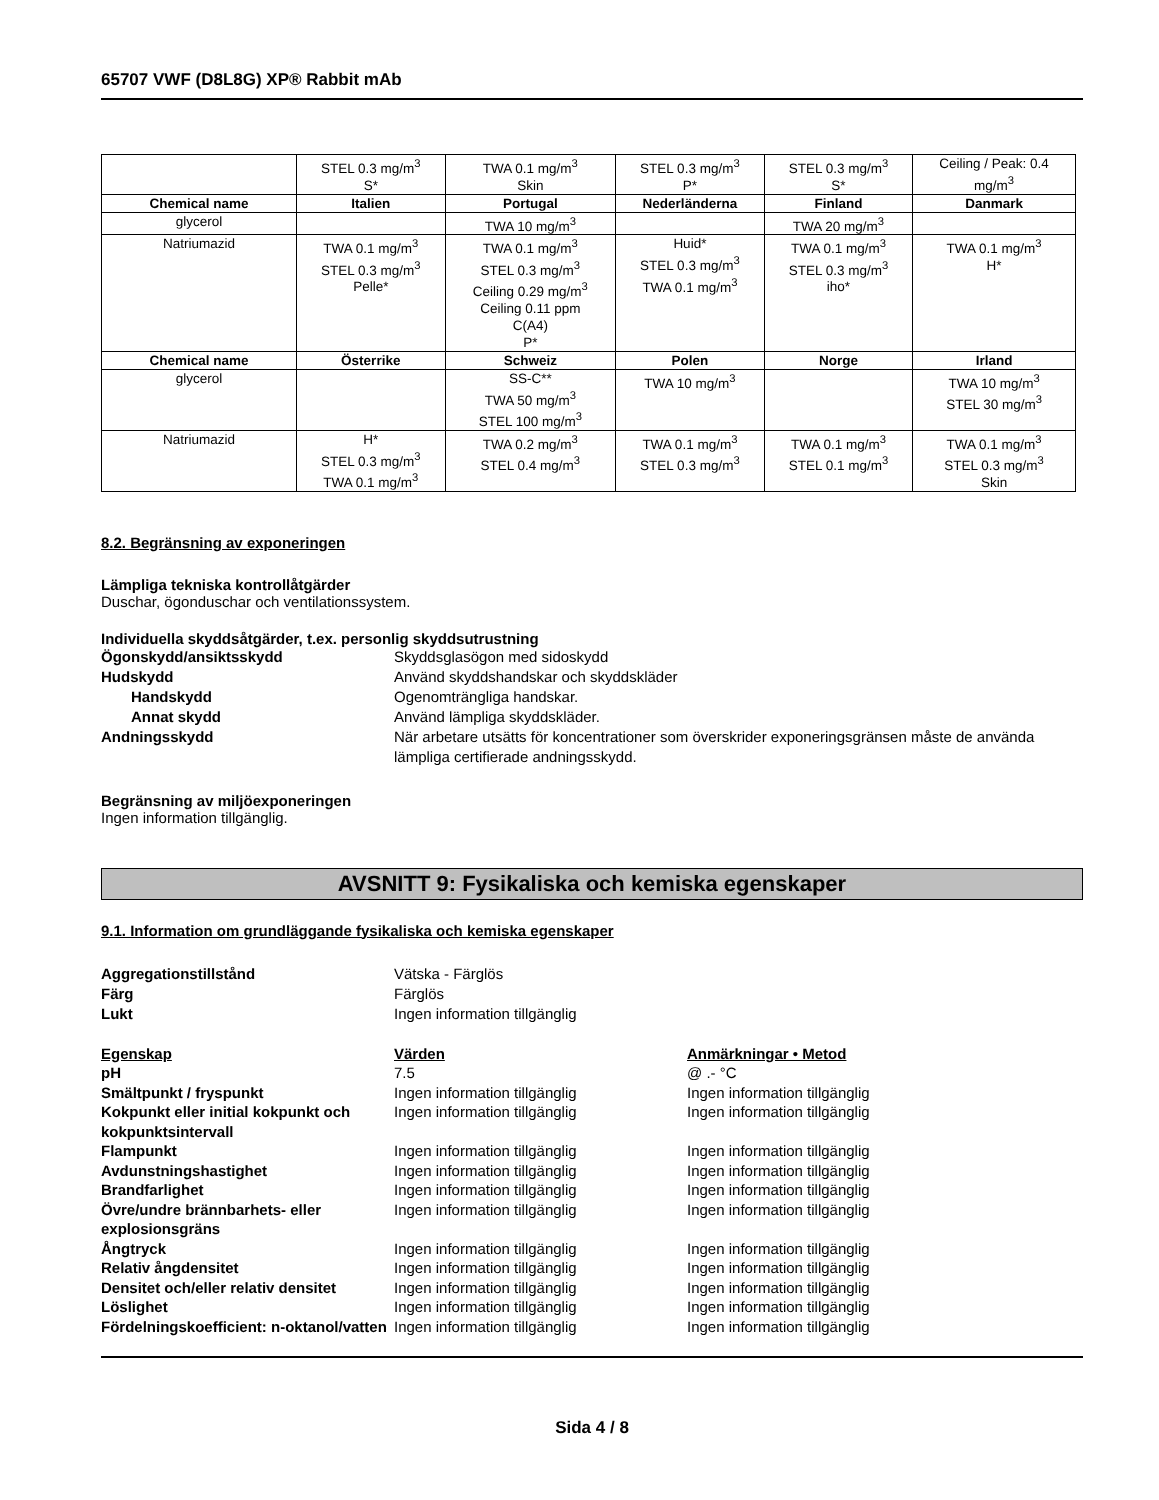65707 VWF (D8L8G) XP® Rabbit mAb
| | STEL 0.3 mg/m<sup>3</sup> S* | TWA 0.1 mg/m<sup>3</sup> Skin | STEL 0.3 mg/m<sup>3</sup> P* | STEL 0.3 mg/m<sup>3</sup> S* | Ceiling / Peak: 0.4 mg/m<sup>3</sup> |
| Chemical name | Italien | Portugal | Nederländerna | Finland | Danmark |
| glycerol | | TWA 10 mg/m<sup>3</sup> | | TWA 20 mg/m<sup>3</sup> | |
| Natriumazid | TWA 0.1 mg/m<sup>3</sup> STEL 0.3 mg/m<sup>3</sup> Pelle* | TWA 0.1 mg/m<sup>3</sup> STEL 0.3 mg/m<sup>3</sup> Ceiling 0.29 mg/m<sup>3</sup> Ceiling 0.11 ppm C(A4) P* | Huid* STEL 0.3 mg/m<sup>3</sup> TWA 0.1 mg/m<sup>3</sup> | TWA 0.1 mg/m<sup>3</sup> STEL 0.3 mg/m<sup>3</sup> iho* | TWA 0.1 mg/m<sup>3</sup> H* |
| Chemical name | Österrike | Schweiz | Polen | Norge | Irland |
| glycerol | | SS-C** TWA 50 mg/m<sup>3</sup> STEL 100 mg/m<sup>3</sup> | TWA 10 mg/m<sup>3</sup> | | TWA 10 mg/m<sup>3</sup> STEL 30 mg/m<sup>3</sup> |
| Natriumazid | H* STEL 0.3 mg/m<sup>3</sup> TWA 0.1 mg/m<sup>3</sup> | TWA 0.2 mg/m<sup>3</sup> STEL 0.4 mg/m<sup>3</sup> | TWA 0.1 mg/m<sup>3</sup> STEL 0.3 mg/m<sup>3</sup> | TWA 0.1 mg/m<sup>3</sup> STEL 0.1 mg/m<sup>3</sup> | TWA 0.1 mg/m<sup>3</sup> STEL 0.3 mg/m<sup>3</sup> Skin |
8.2. Begränsning av exponeringen
Lämpliga tekniska kontrollåtgärder
Duschar, ögonduschar och ventilationssystem.
Individuella skyddsåtgärder, t.ex. personlig skyddsutrustning
Ögonskydd/ansiktsskydd Skyddsglasögon med sidoskydd Hudskydd Använd skyddshandskar och skyddskläder Handskydd Ogenomträngliga handskar. Annat skydd Använd lämpliga skyddskläder. Andningsskydd När arbetare utsätts för koncentrationer som överskrider exponeringsgränsen måste de använda lämpliga certifierade andningsskydd.
Begränsning av miljöexponeringen
Ingen information tillgänglig.
AVSNITT 9: Fysikaliska och kemiska egenskaper
9.1. Information om grundläggande fysikaliska och kemiska egenskaper
Aggregationstillstånd Vätska - Färglös Färg Färglös Lukt Ingen information tillgänglig
Egenskap Värden Anmärkningar • Metod pH 7.5 @ .- °C Smältpunkt / fryspunkt Ingen information tillgänglig Ingen information tillgänglig Kokpunkt eller initial kokpunkt och kokpunktsintervall Ingen information tillgänglig Ingen information tillgänglig Flampunkt Ingen information tillgänglig Ingen information tillgänglig Avdunstningshastighet Ingen information tillgänglig Ingen information tillgänglig Brandfarlighet Ingen information tillgänglig Ingen information tillgänglig Övre/undre brännbarhets- eller explosionsgräns Ingen information tillgänglig Ingen information tillgänglig Ångtryck Ingen information tillgänglig Ingen information tillgänglig Relativ ångdensitet Ingen information tillgänglig Ingen information tillgänglig Densitet och/eller relativ densitet Ingen information tillgänglig Ingen information tillgänglig Löslighet Ingen information tillgänglig Ingen information tillgänglig Fördelningskoefficient: n-oktanol/vatten Ingen information tillgänglig Ingen information tillgänglig
Sida 4 / 8